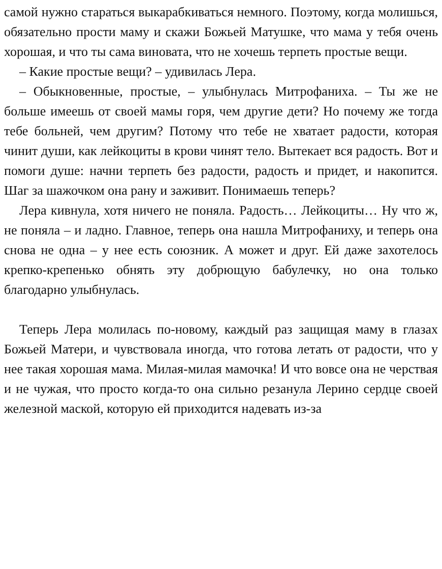самой нужно стараться выкарабкиваться немного. Поэтому, когда молишься, обязательно прости маму и скажи Божьей Матушке, что мама у тебя очень хорошая, и что ты сама виновата, что не хочешь терпеть простые вещи.
– Какие простые вещи? – удивилась Лера.
– Обыкновенные, простые, – улыбнулась Митрофаниха. – Ты же не больше имеешь от своей мамы горя, чем другие дети? Но почему же тогда тебе больней, чем другим? Потому что тебе не хватает радости, которая чинит души, как лейкоциты в крови чинят тело. Вытекает вся радость. Вот и помоги душе: начни терпеть без радости, радость и придет, и накопится. Шаг за шажочком она рану и заживит. Понимаешь теперь?
Лера кивнула, хотя ничего не поняла. Радость… Лейкоциты… Ну что ж, не поняла – и ладно. Главное, теперь она нашла Митрофаниху, и теперь она снова не одна – у нее есть союзник. А может и друг. Ей даже захотелось крепко-крепенько обнять эту добрющую бабулечку, но она только благодарно улыбнулась.
Теперь Лера молилась по-новому, каждый раз защищая маму в глазах Божьей Матери, и чувствовала иногда, что готова летать от радости, что у нее такая хорошая мама. Милая-милая мамочка! И что вовсе она не черствая и не чужая, что просто когда-то она сильно резанула Лерино сердце своей железной маской, которую ей приходится надевать из-за